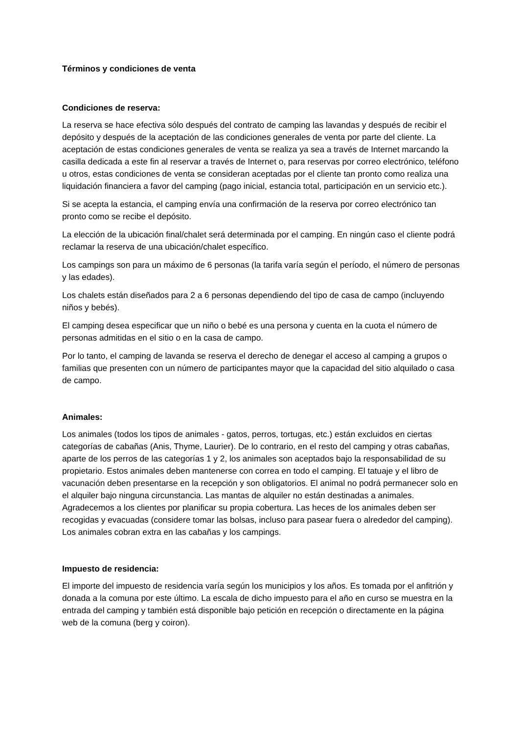Términos y condiciones de venta
Condiciones de reserva:
La reserva se hace efectiva sólo después del contrato de camping las lavandas y después de recibir el depósito y después de la aceptación de las condiciones generales de venta por parte del cliente. La aceptación de estas condiciones generales de venta se realiza ya sea a través de Internet marcando la casilla dedicada a este fin al reservar a través de Internet o, para reservas por correo electrónico, teléfono u otros, estas condiciones de venta se consideran aceptadas por el cliente tan pronto como realiza una liquidación financiera a favor del camping (pago inicial, estancia total, participación en un servicio etc.).
Si se acepta la estancia, el camping envía una confirmación de la reserva por correo electrónico tan pronto como se recibe el depósito.
La elección de la ubicación final/chalet será determinada por el camping. En ningún caso el cliente podrá reclamar la reserva de una ubicación/chalet específico.
Los campings son para un máximo de 6 personas (la tarifa varía según el período, el número de personas y las edades).
Los chalets están diseñados para 2 a 6 personas dependiendo del tipo de casa de campo (incluyendo niños y bebés).
El camping desea especificar que un niño o bebé es una persona y cuenta en la cuota el número de personas admitidas en el sitio o en la casa de campo.
Por lo tanto, el camping de lavanda se reserva el derecho de denegar el acceso al camping a grupos o familias que presenten con un número de participantes mayor que la capacidad del sitio alquilado o casa de campo.
Animales:
Los animales (todos los tipos de animales - gatos, perros, tortugas, etc.) están excluidos en ciertas categorías de cabañas (Anis, Thyme, Laurier). De lo contrario, en el resto del camping y otras cabañas, aparte de los perros de las categorías 1 y 2, los animales son aceptados bajo la responsabilidad de su propietario. Estos animales deben mantenerse con correa en todo el camping. El tatuaje y el libro de vacunación deben presentarse en la recepción y son obligatorios. El animal no podrá permanecer solo en el alquiler bajo ninguna circunstancia. Las mantas de alquiler no están destinadas a animales. Agradecemos a los clientes por planificar su propia cobertura. Las heces de los animales deben ser recogidas y evacuadas (considere tomar las bolsas, incluso para pasear fuera o alrededor del camping). Los animales cobran extra en las cabañas y los campings.
Impuesto de residencia:
El importe del impuesto de residencia varía según los municipios y los años. Es tomada por el anfitrión y donada a la comuna por este último. La escala de dicho impuesto para el año en curso se muestra en la entrada del camping y también está disponible bajo petición en recepción o directamente en la página web de la comuna (berg y coiron).